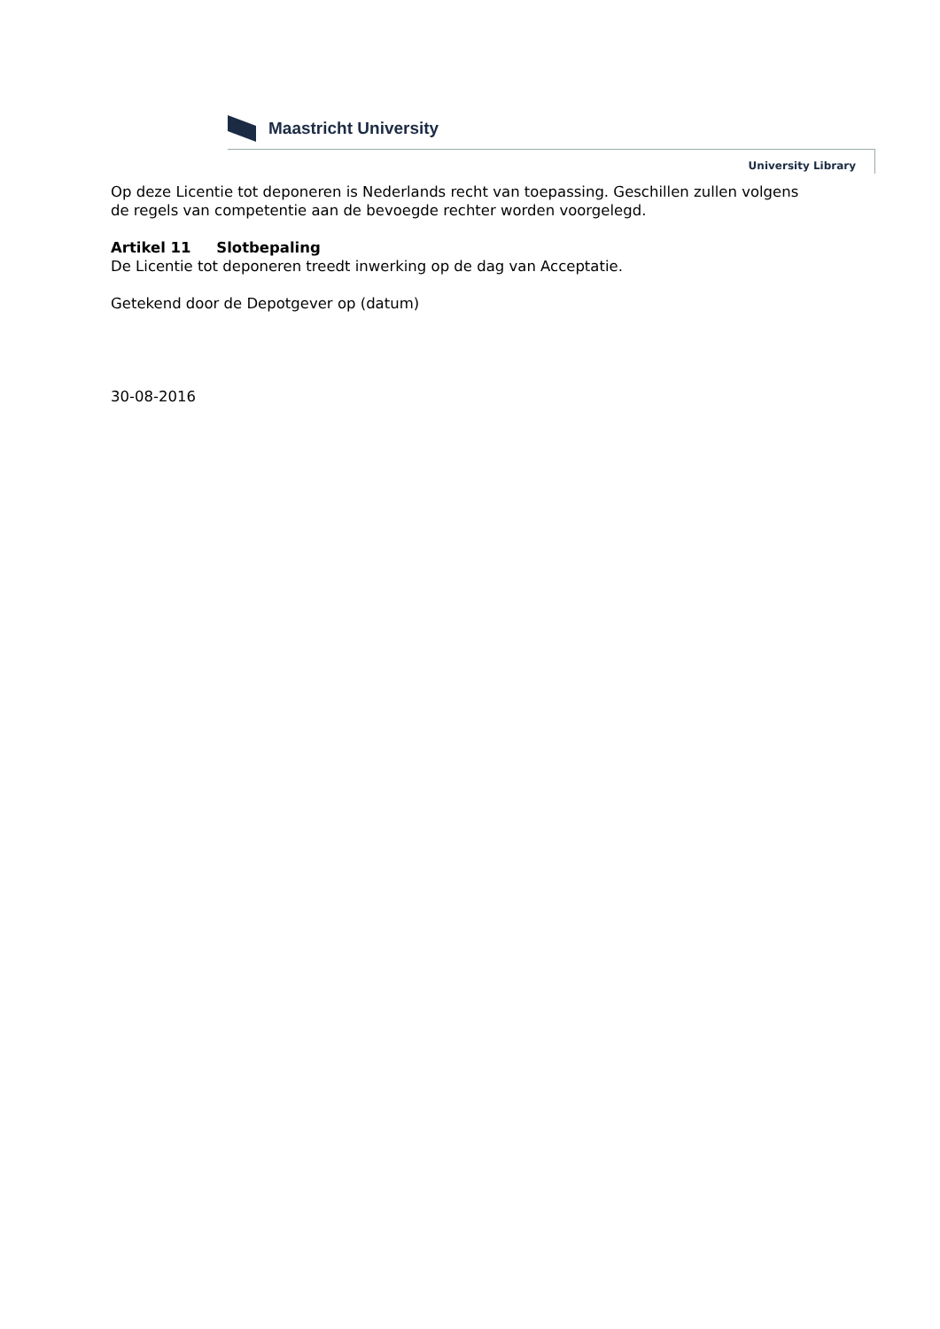Maastricht University
University Library
Op deze Licentie tot deponeren is Nederlands recht van toepassing. Geschillen zullen volgens de regels van competentie aan de bevoegde rechter worden voorgelegd.
Artikel 11 Slotbepaling
De Licentie tot deponeren treedt inwerking op de dag van Acceptatie.
Getekend door de Depotgever op (datum)
30-08-2016